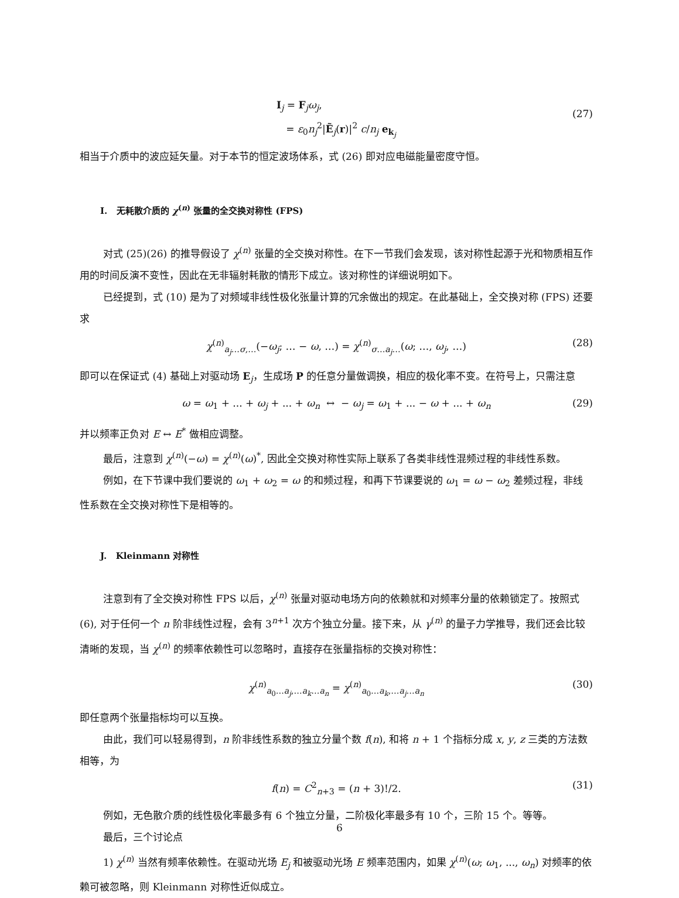I<sub>j</sub> = F<sub>j</sub>ω<sub>j</sub>,
= ε<sub>0</sub>n<sub>j</sub><sup>2</sup>|Ẽ<sub>j</sub>(r)|<sup>2</sup> c/n<sub>j</sub> e<sub>k<sub>j</sub></sub>
(27)
相当于介质中的波应延矢量。对于本节的恒定波场体系，式 (26) 即对应电磁能量密度守恒。
I. 无耗散介质的 χ<sup>(n)</sup> 张量的全交换对称性 (FPS)
对式 (25)(26) 的推导假设了 χ<sup>(n)</sup> 张量的全交换对称性。在下一节我们会发现，该对称性起源于光和物质相互作用的时间反演不变性，因此在无非辐射耗散的情形下成立。该对称性的详细说明如下。
已经提到，式 (10) 是为了对频域非线性极化张量计算的冗余做出的规定。在此基础上，全交换对称 (FPS) 还要求
χ<sup>(n)</sup><sub>a<sub>j</sub>…σ,…</sub>(−ω<sub>j</sub>; … − ω, …) = χ<sup>(n)</sup><sub>σ…a<sub>j</sub>…</sub>(ω; …, ω<sub>j</sub>, …) (28)
即可以在保证式 (4) 基础上对驱动场 E<sub>j</sub>，生成场 P 的任意分量做调换，相应的极化率不变。在符号上，只需注意
ω = ω<sub>1</sub> + ... + ω<sub>j</sub> + ... + ω<sub>n</sub> ↔ − ω<sub>j</sub> = ω<sub>1</sub> + ... − ω + ... + ω<sub>n</sub> (29)
并以频率正负对 E ↔ E<sup>*</sup> 做相应调整。
最后，注意到 χ<sup>(n)</sup>(−ω) = χ<sup>(n)</sup>(ω)<sup>*</sup>, 因此全交换对称性实际上联系了各类非线性混频过程的非线性系数。
例如，在下节课中我们要说的 ω<sub>1</sub> + ω<sub>2</sub> = ω 的和频过程，和再下节课要说的 ω<sub>1</sub> = ω − ω<sub>2</sub> 差频过程，非线性系数在全交换对称性下是相等的。
J. Kleinmann 对称性
注意到有了全交换对称性 FPS 以后，χ<sup>(n)</sup> 张量对驱动电场方向的依赖就和对频率分量的依赖锁定了。按照式 (6), 对于任何一个 n 阶非线性过程，会有 3<sup>n+1</sup> 次方个独立分量。接下来，从 γ<sup>(n)</sup> 的量子力学推导，我们还会比较清晰的发现，当 χ<sup>(n)</sup> 的频率依赖性可以忽略时，直接存在张量指标的交换对称性：
χ<sup>(n)</sup><sub>a<sub>0</sub>…a<sub>j</sub>,…a<sub>k</sub>…a<sub>n</sub></sub> = χ<sup>(n)</sup><sub>a<sub>0</sub>…a<sub>k</sub>,…a<sub>j</sub>…a<sub>n</sub></sub> (30)
即任意两个张量指标均可以互换。
由此，我们可以轻易得到，n 阶非线性系数的独立分量个数 f(n), 和将 n + 1 个指标分成 x, y, z 三类的方法数相等，为
f(n) = C<sup>2</sup><sub>n+3</sub> = (n + 3)!/2. (31)
例如，无色散介质的线性极化率最多有 6 个独立分量，二阶极化率最多有 10 个，三阶 15 个。等等。
最后，三个讨论点
1) χ<sup>(n)</sup> 当然有频率依赖性。在驱动光场 E<sub>j</sub> 和被驱动光场 E 频率范围内，如果 χ<sup>(n)</sup>(ω; ω<sub>1</sub>, ..., ω<sub>n</sub>) 对频率的依赖可被忽略，则 Kleinmann 对称性近似成立。
6